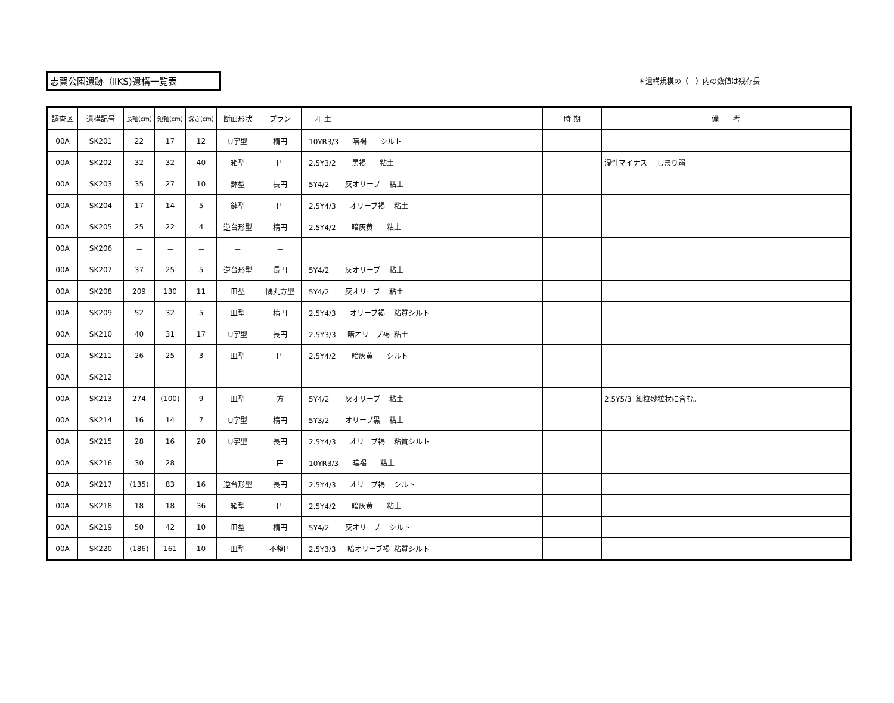志賀公園遺跡（ⅡKS)遺構一覧表
＊遺構規模の（　）内の数値は残存長
| 調査区 | 遺構記号 | 長軸(cm) | 短軸(cm) | 深さ(cm) | 断面形状 | プラン | 埋 土 | 時 期 | 備 考 |
| --- | --- | --- | --- | --- | --- | --- | --- | --- | --- |
| 00A | SK201 | 22 | 17 | 12 | U字型 | 楕円 | 10YR3/3 暗褐 シルト | | |
| 00A | SK202 | 32 | 32 | 40 | 箱型 | 円 | 2.5Y3/2 黒褐 粘土 | | 湿性マイナス しまり弱 |
| 00A | SK203 | 35 | 27 | 10 | 鉢型 | 長円 | 5Y4/2 灰オリーブ 粘土 | | |
| 00A | SK204 | 17 | 14 | 5 | 鉢型 | 円 | 2.5Y4/3 オリーブ褐 粘土 | | |
| 00A | SK205 | 25 | 22 | 4 | 逆台形型 | 楕円 | 2.5Y4/2 暗灰黄 粘土 | | |
| 00A | SK206 | － | － | － | － | － | | | |
| 00A | SK207 | 37 | 25 | 5 | 逆台形型 | 長円 | 5Y4/2 灰オリーブ 粘土 | | |
| 00A | SK208 | 209 | 130 | 11 | 皿型 | 隅丸方型 | 5Y4/2 灰オリーブ 粘土 | | |
| 00A | SK209 | 52 | 32 | 5 | 皿型 | 楕円 | 2.5Y4/3 オリーブ褐 粘質シルト | | |
| 00A | SK210 | 40 | 31 | 17 | U字型 | 長円 | 2.5Y3/3 暗オリーブ褐 粘土 | | |
| 00A | SK211 | 26 | 25 | 3 | 皿型 | 円 | 2.5Y4/2 暗灰黄 シルト | | |
| 00A | SK212 | － | － | － | － | － | | | |
| 00A | SK213 | 274 | (100) | 9 | 皿型 | 方 | 5Y4/2 灰オリーブ 粘土 | | 2.5Y5/3 細粒砂粒状に含む。 |
| 00A | SK214 | 16 | 14 | 7 | U字型 | 楕円 | 5Y3/2 オリーブ黒 粘土 | | |
| 00A | SK215 | 28 | 16 | 20 | U字型 | 長円 | 2.5Y4/3 オリーブ褐 粘質シルト | | |
| 00A | SK216 | 30 | 28 | － | － | 円 | 10YR3/3 暗褐 粘土 | | |
| 00A | SK217 | (135) | 83 | 16 | 逆台形型 | 長円 | 2.5Y4/3 オリーブ褐 シルト | | |
| 00A | SK218 | 18 | 18 | 36 | 箱型 | 円 | 2.5Y4/2 暗灰黄 粘土 | | |
| 00A | SK219 | 50 | 42 | 10 | 皿型 | 楕円 | 5Y4/2 灰オリーブ シルト | | |
| 00A | SK220 | (186) | 161 | 10 | 皿型 | 不整円 | 2.5Y3/3 暗オリーブ褐 粘質シルト | | |